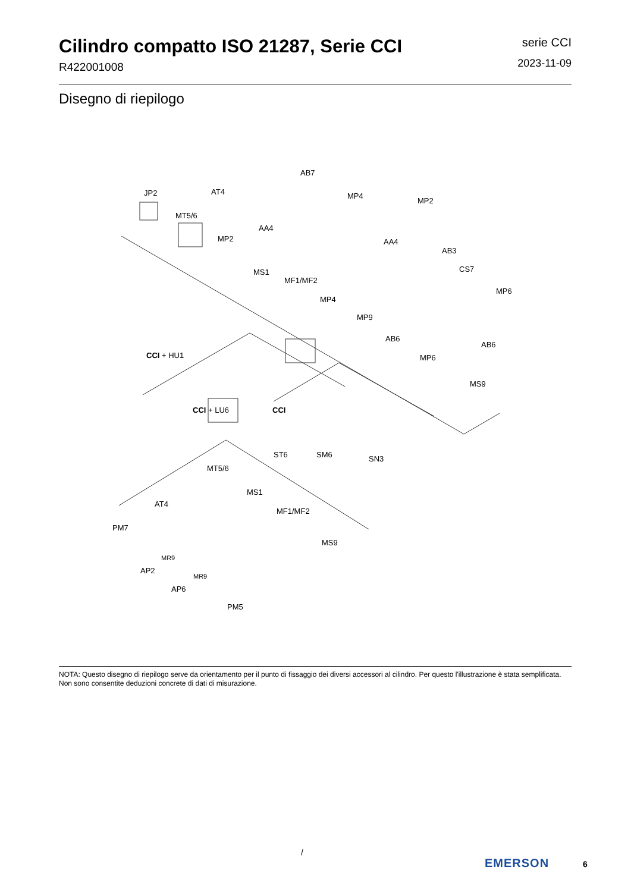Cilindro compatto ISO 21287, Serie CCI
R422001008
serie CCI
2023-11-09
Disegno di riepilogo
JP2 AT4
AB7
MP4
MP2
MT5/6
AA4
MP2 AA4
AB3
MS1
MF1/MF2
CS7
MP6
MP4
MP9
AB6
AB6
CCI + HU1 MP6
MS9
CCI + LU6 CCI
ST6 SM6 SN3
MT5/6
MS1
AT4
MF1/MF2
PM7
MS9
MR9
AP2
MR9
AP6
PM5
NOTA: Questo disegno di riepilogo serve da orientamento per il punto di fissaggio dei diversi accessori al cilindro. Per questo l'illustrazione è stata semplificata. Non sono consentite deduzioni concrete di dati di misurazione.
/
EMERSON 6